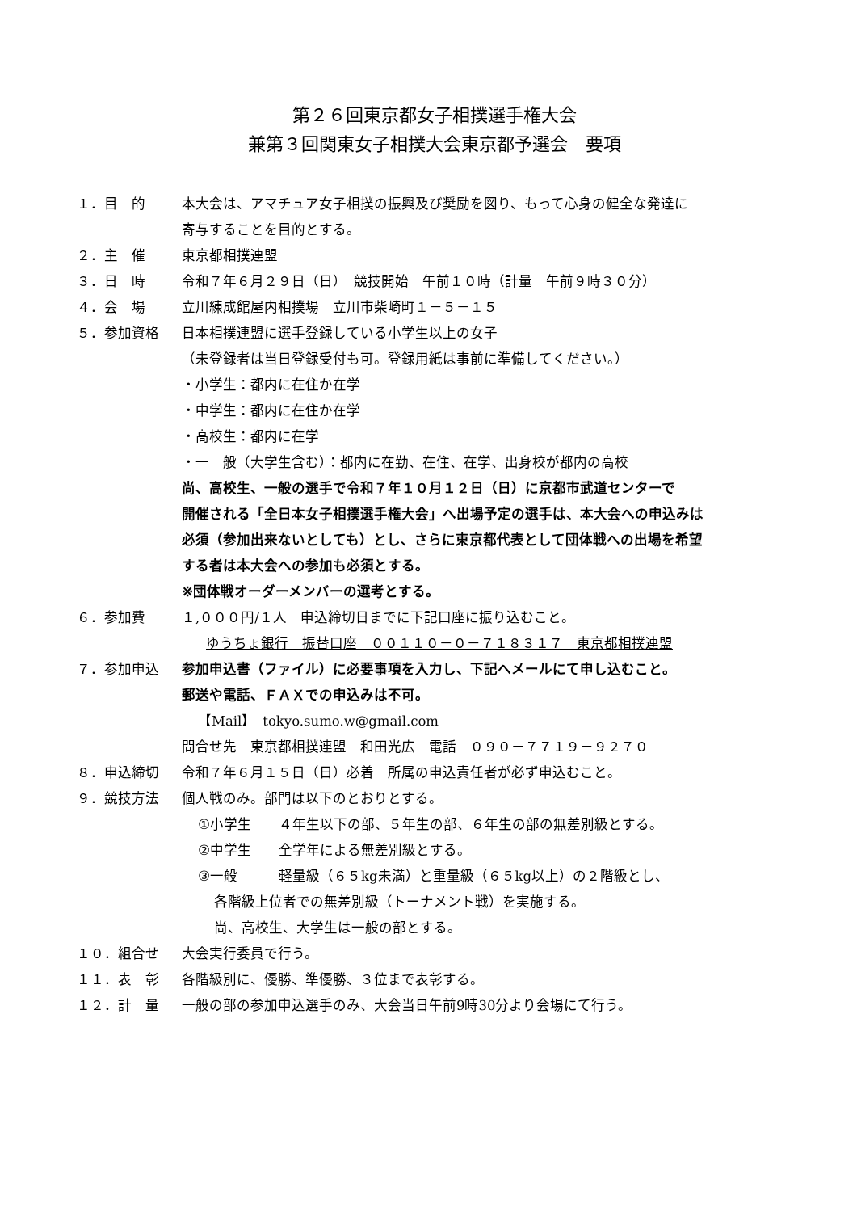第２６回東京都女子相撲選手権大会
兼第３回関東女子相撲大会東京都予選会　要項
１．目　的 本大会は、アマチュア女子相撲の振興及び奨励を図り、もって心身の健全な発達に
寄与することを目的とする。
２．主　催 東京都相撲連盟
３．日　時 令和７年６月２９日（日）　競技開始　午前１０時（計量　午前９時３０分）
４．会　場 立川練成館屋内相撲場　立川市柴崎町１－５－１５
５．参加資格 日本相撲連盟に選手登録している小学生以上の女子
（未登録者は当日登録受付も可。登録用紙は事前に準備してください。）
・小学生：都内に在住か在学
・中学生：都内に在住か在学
・高校生：都内に在学
・一　般（大学生含む）：都内に在勤、在住、在学、出身校が都内の高校
尚、高校生、一般の選手で令和７年１０月１２日（日）に京都市武道センターで
開催される「全日本女子相撲選手権大会」へ出場予定の選手は、本大会への申込みは
必須（参加出来ないとしても）とし、さらに東京都代表として団体戦への出場を希望
する者は本大会への参加も必須とする。
※団体戦オーダーメンバーの選考とする。
６．参加費 １,０００円/１人　申込締切日までに下記口座に振り込むこと。
ゆうちょ銀行　振替口座　００１１０－０－７１８３１７　東京都相撲連盟
７．参加申込 参加申込書（ファイル）に必要事項を入力し、下記へメールにて申し込むこと。
郵送や電話、ＦＡＸでの申込みは不可。
【Mail】　tokyo.sumo.w@gmail.com
問合せ先　東京都相撲連盟　和田光広　電話　０９０－７７１９－９２７０
８．申込締切 令和７年６月１５日（日）必着　所属の申込責任者が必ず申込むこと。
９．競技方法 個人戦のみ。部門は以下のとおりとする。
①小学生　　４年生以下の部、５年生の部、６年生の部の無差別級とする。
②中学生　　全学年による無差別級とする。
③一般　　　軽量級（６５kg未満）と重量級（６５kg以上）の２階級とし、
各階級上位者での無差別級（トーナメント戦）を実施する。
尚、高校生、大学生は一般の部とする。
１０．組合せ 大会実行委員で行う。
１１．表　彰 各階級別に、優勝、準優勝、３位まで表彰する。
１２．計　量 一般の部の参加申込選手のみ、大会当日午前9時30分より会場にて行う。